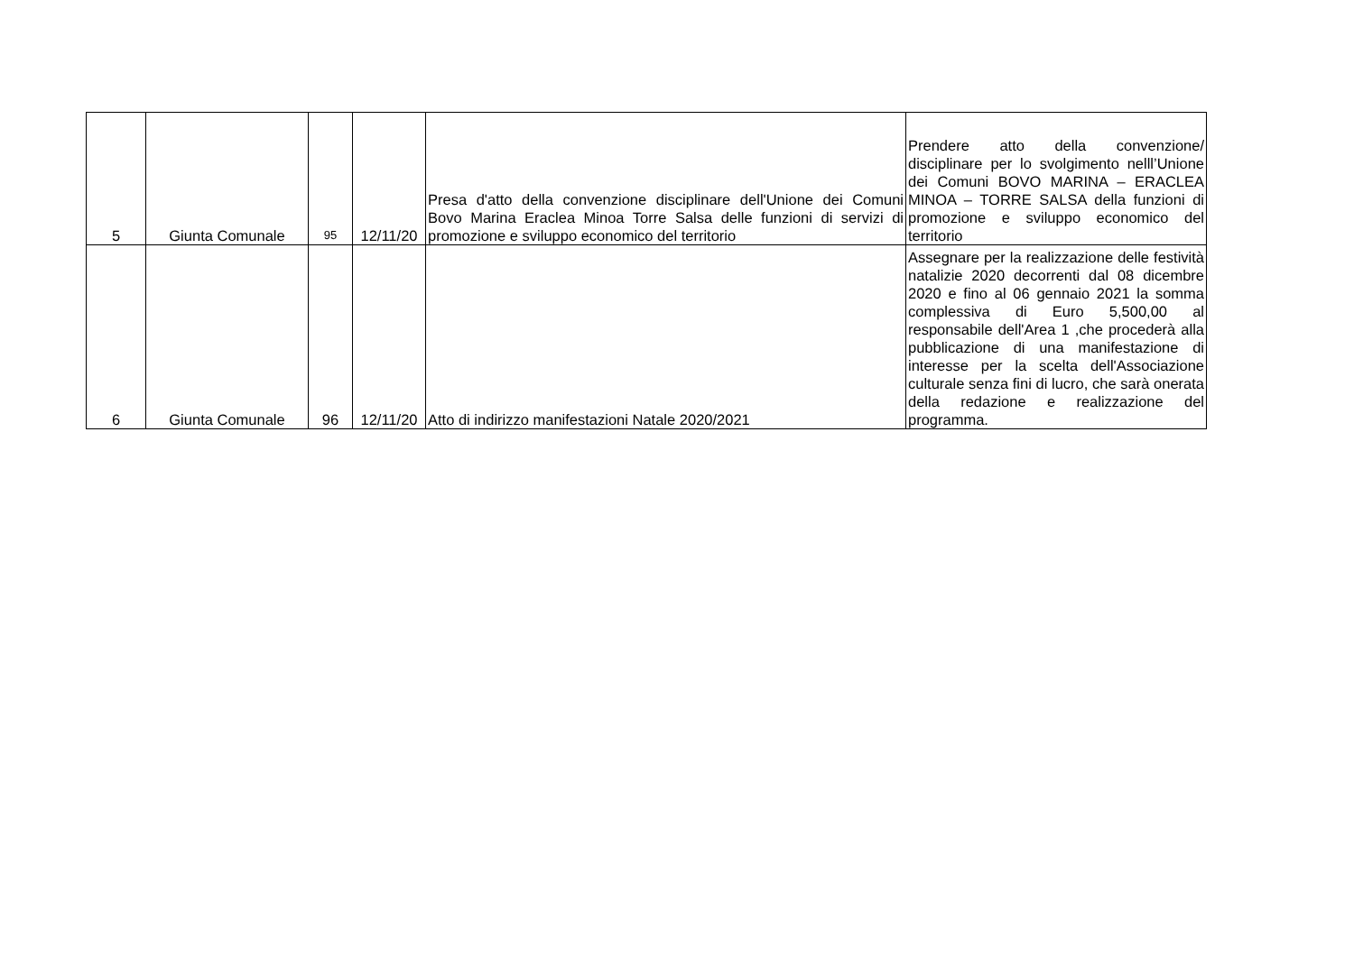| 5 | Giunta Comunale | 95 | 12/11/20 | Presa d'atto della convenzione disciplinare dell'Unione dei Comuni Bovo Marina Eraclea Minoa Torre Salsa delle funzioni di servizi di promozione e sviluppo economico del territorio | Prendere atto della convenzione/ disciplinare per lo svolgimento nelll’Unione dei Comuni BOVO MARINA – ERACLEA MINOA – TORRE SALSA della funzioni di promozione e sviluppo economico del territorio |
| 6 | Giunta Comunale | 96 | 12/11/20 | Atto di indirizzo manifestazioni Natale 2020/2021 | Assegnare per la realizzazione delle festività natalizie 2020 decorrenti dal 08 dicembre 2020 e fino al 06 gennaio 2021 la somma complessiva di Euro 5,500,00 al responsabile dell'Area 1 ,che procederà alla pubblicazione di una manifestazione di interesse per la scelta dell'Associazione culturale senza fini di lucro, che sarà onerata della redazione e realizzazione del programma. |